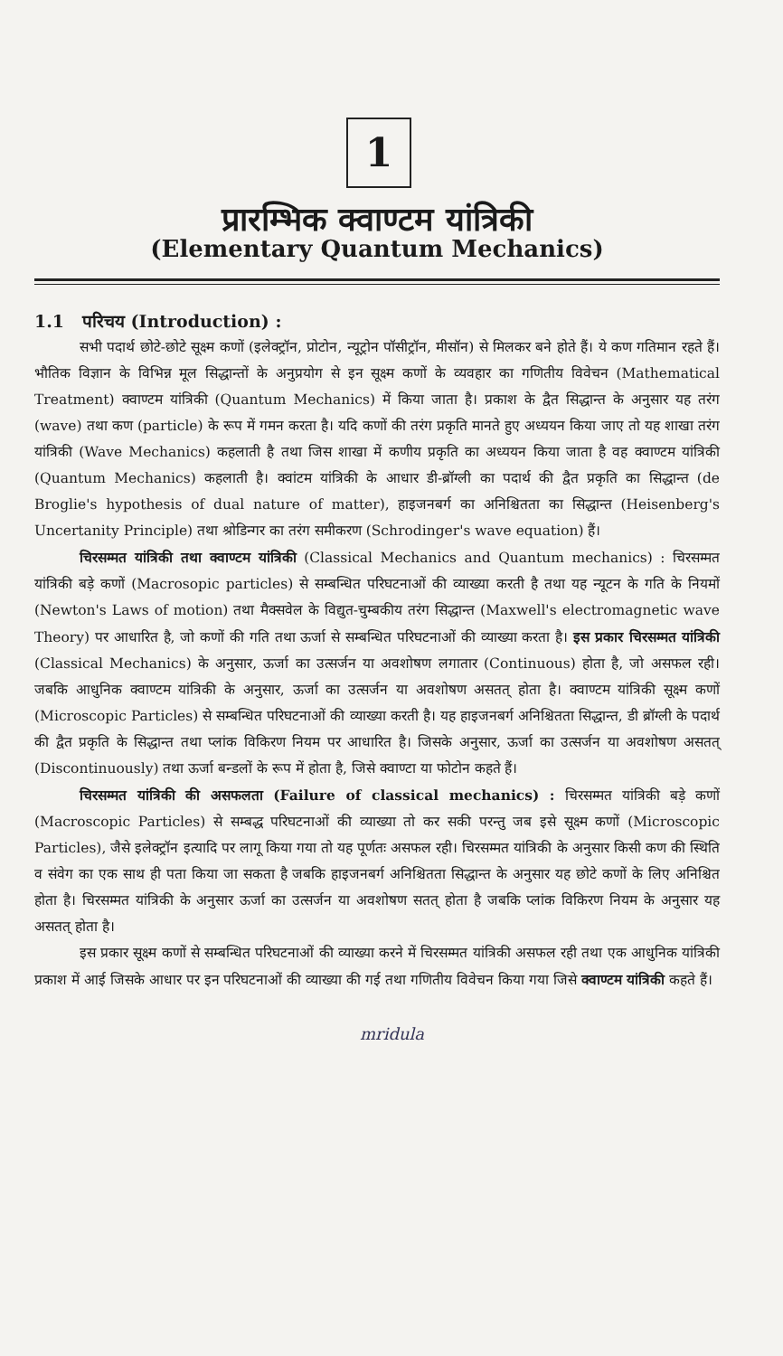1
प्रारम्भिक क्वाण्टम यांत्रिकी
(Elementary Quantum Mechanics)
1.1 परिचय (Introduction) :
सभी पदार्थ छोटे-छोटे सूक्ष्म कणों (इलेक्ट्रॉन, प्रोटोन, न्यूट्रोन पॉसीट्रॉन, मीसॉन) से मिलकर बने होते हैं। ये कण गतिमान रहते हैं। भौतिक विज्ञान के विभिन्न मूल सिद्धान्तों के अनुप्रयोग से इन सूक्ष्म कणों के व्यवहार का गणितीय विवेचन (Mathematical Treatment) क्वाण्टम यांत्रिकी (Quantum Mechanics) में किया जाता है। प्रकाश के द्वैत सिद्धान्त के अनुसार यह तरंग (wave) तथा कण (particle) के रूप में गमन करता है। यदि कणों की तरंग प्रकृति मानते हुए अध्ययन किया जाए तो यह शाखा तरंग यांत्रिकी (Wave Mechanics) कहलाती है तथा जिस शाखा में कणीय प्रकृति का अध्ययन किया जाता है वह क्वाण्टम यांत्रिकी (Quantum Mechanics) कहलाती है। क्वांटम यांत्रिकी के आधार डी-ब्रॉग्ली का पदार्थ की द्वैत प्रकृति का सिद्धान्त (de Broglie's hypothesis of dual nature of matter), हाइजनबर्ग का अनिश्चितता का सिद्धान्त (Heisenberg's Uncertanity Principle) तथा श्रोडिन्गर का तरंग समीकरण (Schrodinger's wave equation) हैं।
चिरसम्मत यांत्रिकी तथा क्वाण्टम यांत्रिकी (Classical Mechanics and Quantum mechanics) : चिरसम्मत यांत्रिकी बड़े कणों (Macrosopic particles) से सम्बन्धित परिघटनाओं की व्याख्या करती है तथा यह न्यूटन के गति के नियमों (Newton's Laws of motion) तथा मैक्सवेल के विद्युत-चुम्बकीय तरंग सिद्धान्त (Maxwell's electromagnetic wave Theory) पर आधारित है, जो कणों की गति तथा ऊर्जा से सम्बन्धित परिघटनाओं की व्याख्या करता है। इस प्रकार चिरसम्मत यांत्रिकी (Classical Mechanics) के अनुसार, ऊर्जा का उत्सर्जन या अवशोषण लगातार (Continuous) होता है, जो असफल रही। जबकि आधुनिक क्वाण्टम यांत्रिकी के अनुसार, ऊर्जा का उत्सर्जन या अवशोषण असतत् होता है। क्वाण्टम यांत्रिकी सूक्ष्म कणों (Microscopic Particles) से सम्बन्धित परिघटनाओं की व्याख्या करती है। यह हाइजनबर्ग अनिश्चितता सिद्धान्त, डी ब्रॉग्ली के पदार्थ की द्वैत प्रकृति के सिद्धान्त तथा प्लांक विकिरण नियम पर आधारित है। जिसके अनुसार, ऊर्जा का उत्सर्जन या अवशोषण असतत् (Discontinuously) तथा ऊर्जा बन्डलों के रूप में होता है, जिसे क्वाण्टा या फोटोन कहते हैं।
चिरसम्मत यांत्रिकी की असफलता (Failure of classical mechanics) : चिरसम्मत यांत्रिकी बड़े कणों (Macroscopic Particles) से सम्बद्ध परिघटनाओं की व्याख्या तो कर सकी परन्तु जब इसे सूक्ष्म कणों (Microscopic Particles), जैसे इलेक्ट्रॉन इत्यादि पर लागू किया गया तो यह पूर्णतः असफल रही। चिरसम्मत यांत्रिकी के अनुसार किसी कण की स्थिति व संवेग का एक साथ ही पता किया जा सकता है जबकि हाइजनबर्ग अनिश्चितता सिद्धान्त के अनुसार यह छोटे कणों के लिए अनिश्चित होता है। चिरसम्मत यांत्रिकी के अनुसार ऊर्जा का उत्सर्जन या अवशोषण सतत् होता है जबकि प्लांक विकिरण नियम के अनुसार यह असतत् होता है।
इस प्रकार सूक्ष्म कणों से सम्बन्धित परिघटनाओं की व्याख्या करने में चिरसम्मत यांत्रिकी असफल रही तथा एक आधुनिक यांत्रिकी प्रकाश में आई जिसके आधार पर इन परिघटनाओं की व्याख्या की गई तथा गणितीय विवेचन किया गया जिसे क्वाण्टम यांत्रिकी कहते हैं।
mridula